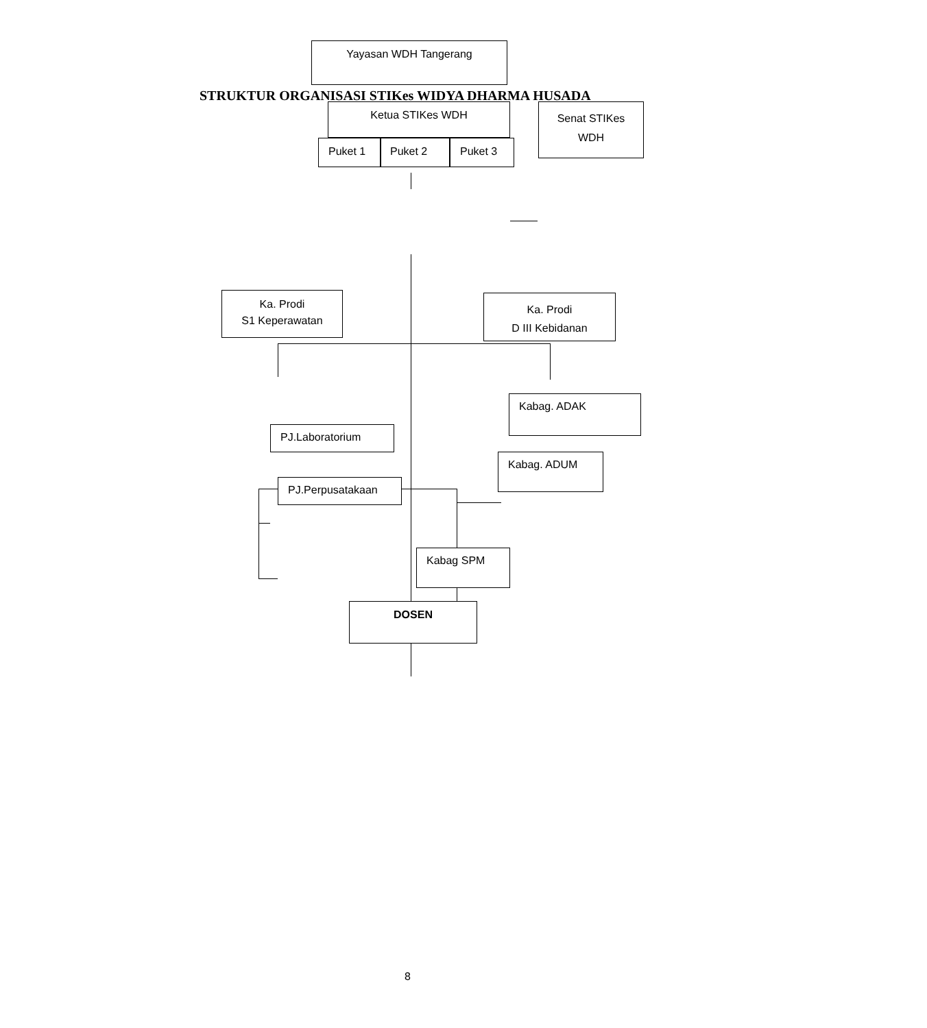STRUKTUR ORGANISASI STIKes WIDYA DHARMA HUSADA
Yayasan WDH Tangerang
Ketua STIKes WDH
Puket 1 Puket 2 Puket 3
Senat STIKes
WDH
Ka. Prodi
S1 Keperawatan
Ka. Prodi
D III Kebidanan
PJ.Laboratorium
PJ.Perpusatakaan
Kabag. ADAK
Kabag. ADUM
Kabag SPM
DOSEN
8